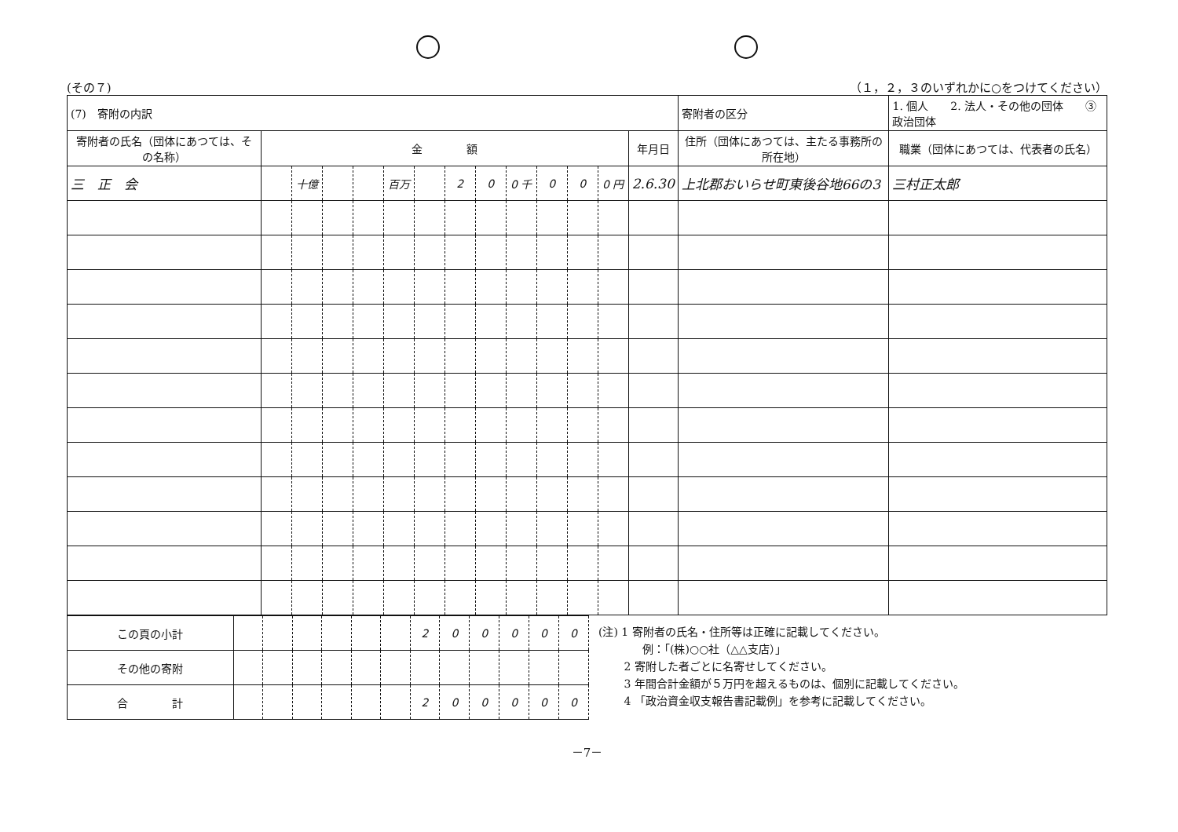(その７) （１，２，３のいずれかに○をつけてください）
| (7) 寄附の内訳 | | | | | | | | | | | | | | 寄附者の区分 | 1. 個人 2. 法人・その他の団体 ③政治団体 | |
| 寄附者の氏名（団体にあつては、その名称） | 金 額 | | | | | | | | | | | | 年月日 | 住所（団体にあつては、主たる事務所の所在地） | | 職業（団体にあつては、代表者の氏名） |
| 三 正 会 | | 十億 | | | 百万 | | 2 | 0 | 0 千 | 0 | 0 | 0 円 | 2.6.30 | 上北郡おいらせ町東後谷地66の3 | | 三村正太郎 |
| この頁の小計 | | | | | | | 2 | 0 | 0 | 0 | 0 | 0 |
| その他の寄附 | | | | | | | | | | | | |
| 合 計 | | | | | | | 2 | 0 | 0 | 0 | 0 | 0 |
(注) 1 寄附者の氏名・住所等は正確に記載してください。
　　　　例：「(株)○○社（△△支店）」
　　 2 寄附した者ごとに名寄せしてください。
　　 3 年間合計金額が５万円を超えるものは、個別に記載してください。
　　 4 「政治資金収支報告書記載例」を参考に記載してください。
－7－